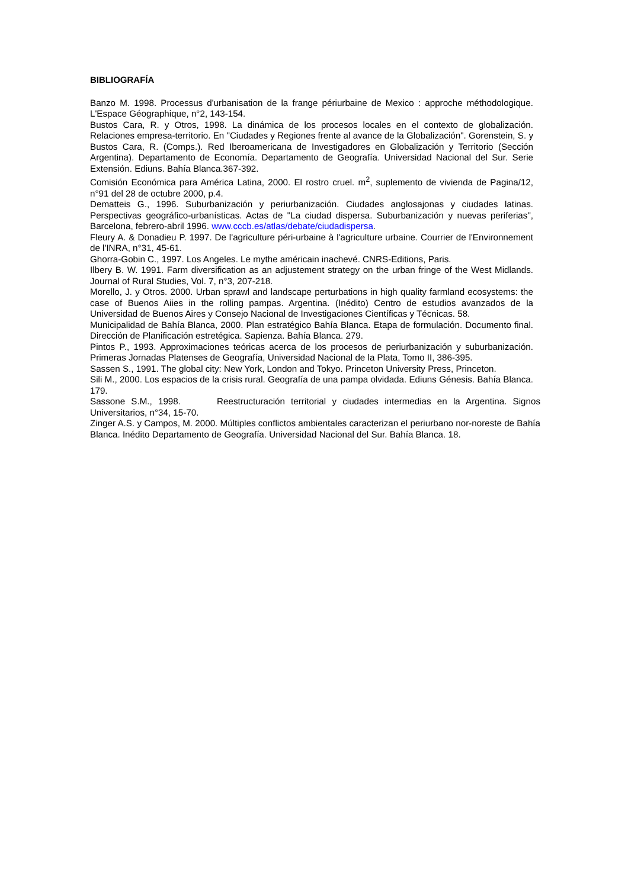BIBLIOGRAFÍA
Banzo M. 1998. Processus d'urbanisation de la frange périurbaine de Mexico : approche méthodologique. L'Espace Géographique, n°2, 143-154.
Bustos Cara, R. y Otros, 1998. La dinámica de los procesos locales en el contexto de globalización. Relaciones empresa-territorio. En "Ciudades y Regiones frente al avance de la Globalización". Gorenstein, S. y Bustos Cara, R. (Comps.). Red Iberoamericana de Investigadores en Globalización y Territorio (Sección Argentina). Departamento de Economía. Departamento de Geografía. Universidad Nacional del Sur. Serie Extensión. Ediuns. Bahía Blanca.367-392.
Comisión Económica para América Latina, 2000. El rostro cruel. m<sup>2</sup>, suplemento de vivienda de Pagina/12, n°91 del 28 de octubre 2000, p.4.
Dematteis G., 1996. Suburbanización y periurbanización. Ciudades anglosajonas y ciudades latinas. Perspectivas geográfico-urbanísticas. Actas de "La ciudad dispersa. Suburbanización y nuevas periferias", Barcelona, febrero-abril 1996. www.cccb.es/atlas/debate/ciudadispersa.
Fleury A. & Donadieu P. 1997. De l'agriculture péri-urbaine à l'agriculture urbaine. Courrier de l'Environnement de l'INRA, n°31, 45-61.
Ghorra-Gobin C., 1997. Los Angeles. Le mythe américain inachevé. CNRS-Editions, Paris.
Ilbery B. W. 1991. Farm diversification as an adjustement strategy on the urban fringe of the West Midlands. Journal of Rural Studies, Vol. 7, n°3, 207-218.
Morello, J. y Otros. 2000. Urban sprawl and landscape perturbations in high quality farmland ecosystems: the case of Buenos Aiies in the rolling pampas. Argentina. (Inédito) Centro de estudios avanzados de la Universidad de Buenos Aires y Consejo Nacional de Investigaciones Científicas y Técnicas. 58.
Municipalidad de Bahía Blanca, 2000. Plan estratégico Bahía Blanca. Etapa de formulación. Documento final. Dirección de Planificación estretégica. Sapienza. Bahía Blanca. 279.
Pintos P., 1993. Approximaciones teóricas acerca de los procesos de periurbanización y suburbanización. Primeras Jornadas Platenses de Geografía, Universidad Nacional de la Plata, Tomo II, 386-395.
Sassen S., 1991. The global city: New York, London and Tokyo. Princeton University Press, Princeton.
Sili M., 2000. Los espacios de la crisis rural. Geografía de una pampa olvidada. Ediuns Génesis. Bahía Blanca. 179.
Sassone S.M., 1998. Reestructuración territorial y ciudades intermedias en la Argentina. Signos Universitarios, n°34, 15-70.
Zinger A.S. y Campos, M. 2000. Múltiples conflictos ambientales caracterizan el periurbano nor-noreste de Bahía Blanca. Inédito Departamento de Geografía. Universidad Nacional del Sur. Bahía Blanca. 18.